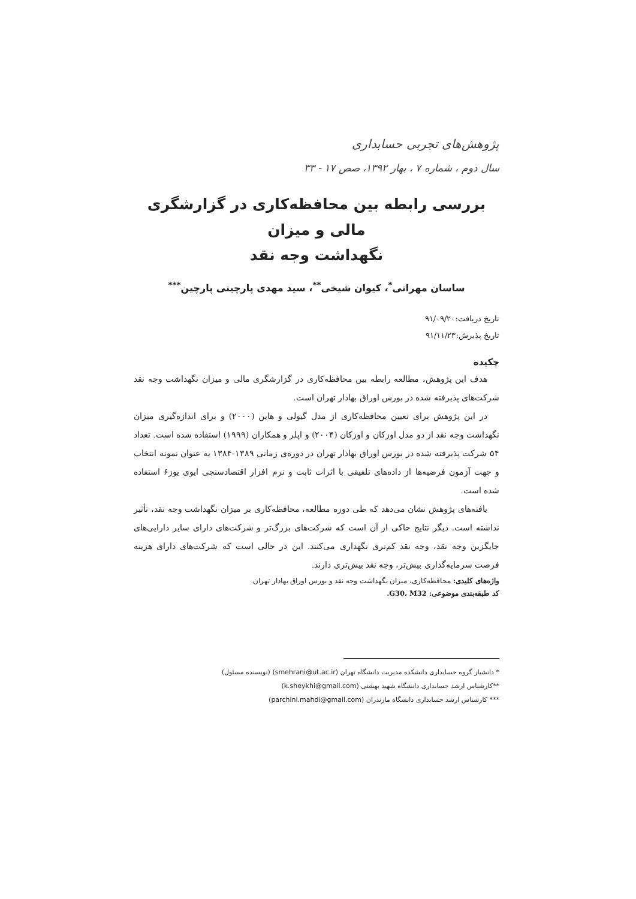پژوهش‌های تجربی حسابداری
سال دوم ، شماره ۷ ، بهار ۱۳۹۲، صص ۱۷ - ۳۳
بررسی رابطه بین محافظه‌کاری در گزارشگری مالی و میزان
نگهداشت وجه نقد
ساسان مهرانی<sup>*</sup>، کیوان شیخی<sup>**</sup>، سید مهدی پارچینی پارچین<sup>***</sup>
تاریخ دریافت:۹۱/۰۹/۲۰
تاریخ پذیرش:۹۱/۱۱/۲۳
چکیده
هدف این پژوهش، مطالعه رابطه بین محافظه‌کاری در گزارشگری مالی و میزان نگهداشت وجه نقد شرکت‌های پذیرفته شده در بورس اوراق بهادار تهران است.
در این پژوهش برای تعیین محافظه‌کاری از مدل گیولی و هاین (۲۰۰۰) و برای اندازه‌گیری میزان نگهداشت وجه نقد از دو مدل اوزکان و اوزکان (۲۰۰۴) و اپلر و همکاران (۱۹۹۹) استفاده شده است. تعداد ۵۴ شرکت پذیرفته شده در بورس اوراق بهادار تهران در دوره‌ی زمانی ۱۳۸۹-۱۳۸۴ به عنوان نمونه انتخاب و جهت آزمون فرضیه‌ها از داده‌های تلفیقی با اثرات ثابت و نرم افزار اقتصادسنجی ایوی یوز۶ استفاده شده است.
یافته‌های پژوهش نشان می‌دهد که طی دوره مطالعه، محافظه‌کاری بر میزان نگهداشت وجه نقد، تأثیر نداشته است. دیگر نتایج حاکی از آن است که شرکت‌های بزرگ‌تر و شرکت‌های دارای سایر دارایی‌های جایگزین وجه نقد، وجه نقد کم‌تری نگهداری می‌کنند. این در حالی است که شرکت‌های دارای هزینه فرصت سرمایه‌گذاری بیش‌تر، وجه نقد بیش‌تری دارند.
واژه‌های کلیدی: محافظه‌کاری، میزان نگهداشت وجه نقد و بورس اوراق بهادار تهران.
کد طبقه‌بندی موضوعی: G30، M32.
* دانشیار گروه حسابداری دانشکده مدیریت دانشگاه تهران (smehrani@ut.ac.ir) (نویسنده مسئول)
**کارشناس ارشد حسابداری دانشگاه شهید بهشتی (k.sheykhi@gmail.com)
*** کارشناس ارشد حسابداری دانشگاه مازندران (parchini.mahdi@gmail.com)